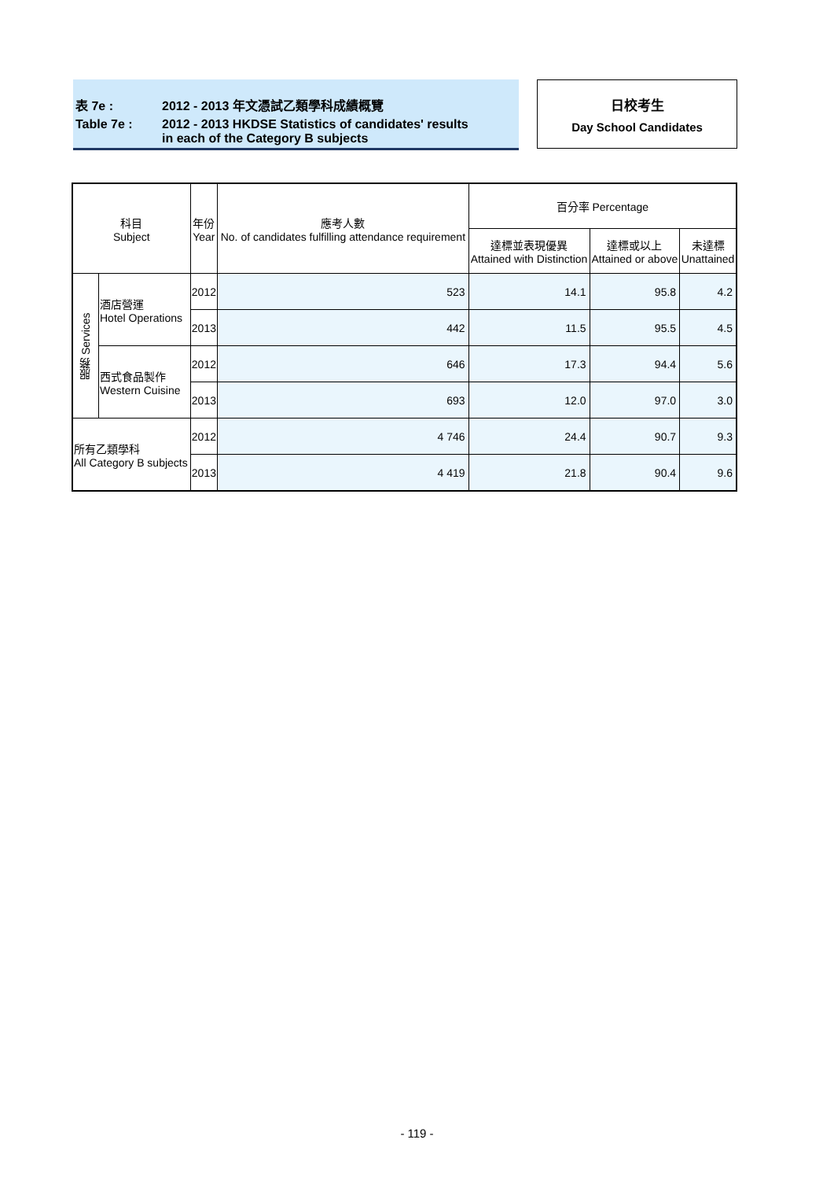表 7e : 2012 - 2013 年文憑試乙類學科成績概覽
Table 7e : 2012 - 2013 HKDSE Statistics of candidates' results
in each of the Category B subjects
日校考生
Day School Candidates
| 科目 Subject | | 年份 Year | 應考人數 No. of candidates fulfilling attendance requirement | 百分率 Percentage | | |
| --- | --- | --- | --- | --- | --- | --- |
| | | | | 達標並表現優異 Attained with Distinction | 達標或以上 Attained or above | 未達標 Unattained |
| 服務 Services | 酒店營運 Hotel Operations | 2012 | 523 | 14.1 | 95.8 | 4.2 |
| | | 2013 | 442 | 11.5 | 95.5 | 4.5 |
| | 西式食品製作 Western Cuisine | 2012 | 646 | 17.3 | 94.4 | 5.6 |
| | | 2013 | 693 | 12.0 | 97.0 | 3.0 |
| 所有乙類學科 All Category B subjects | | 2012 | 4 746 | 24.4 | 90.7 | 9.3 |
| | | 2013 | 4 419 | 21.8 | 90.4 | 9.6 |
- 119 -